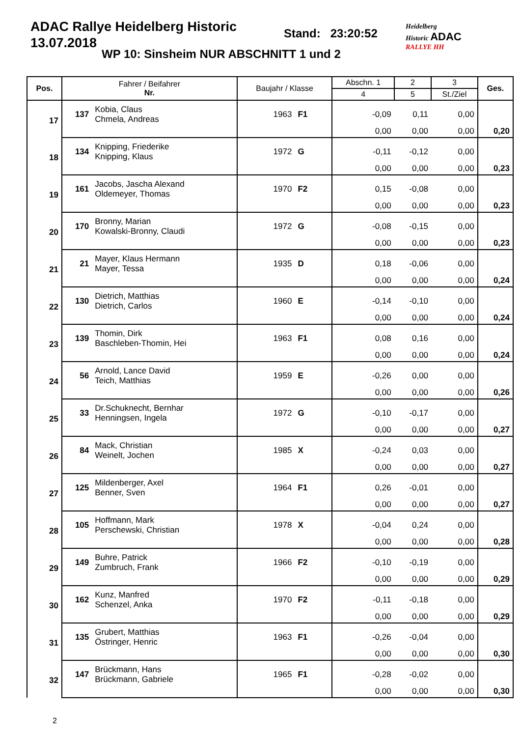ADAC Rallye Heidelberg Historic
13.07.2018
Stand: 23:20:52
WP 10: Sinsheim NUR ABSCHNITT 1 und 2
Heidelberg
Historic ADAC
RALLYE HH
| Pos. | Fahrer / Beifahrer Nr. | | Baujahr / Klasse | | Abschn. 1 | 2 | 3 | Ges. |
| --- | --- | --- | --- | --- | --- | --- | --- | --- |
| | | | | | 4 | 5 | St./Ziel | |
| 17 | 137 | Kobia, Claus Chmela, Andreas | 1963 | F1 | -0,09 | 0,11 | 0,00 | |
| | | | | | 0,00 | 0,00 | 0,00 | 0,20 |
| 18 | 134 | Knipping, Friederike Knipping, Klaus | 1972 | G | -0,11 | -0,12 | 0,00 | |
| | | | | | 0,00 | 0,00 | 0,00 | 0,23 |
| 19 | 161 | Jacobs, Jascha Alexand Oldemeyer, Thomas | 1970 | F2 | 0,15 | -0,08 | 0,00 | |
| | | | | | 0,00 | 0,00 | 0,00 | 0,23 |
| 20 | 170 | Bronny, Marian Kowalski-Bronny, Claudi | 1972 | G | -0,08 | -0,15 | 0,00 | |
| | | | | | 0,00 | 0,00 | 0,00 | 0,23 |
| 21 | 21 | Mayer, Klaus Hermann Mayer, Tessa | 1935 | D | 0,18 | -0,06 | 0,00 | |
| | | | | | 0,00 | 0,00 | 0,00 | 0,24 |
| 22 | 130 | Dietrich, Matthias Dietrich, Carlos | 1960 | E | -0,14 | -0,10 | 0,00 | |
| | | | | | 0,00 | 0,00 | 0,00 | 0,24 |
| 23 | 139 | Thomin, Dirk Baschleben-Thomin, Hei | 1963 | F1 | 0,08 | 0,16 | 0,00 | |
| | | | | | 0,00 | 0,00 | 0,00 | 0,24 |
| 24 | 56 | Arnold, Lance David Teich, Matthias | 1959 | E | -0,26 | 0,00 | 0,00 | |
| | | | | | 0,00 | 0,00 | 0,00 | 0,26 |
| 25 | 33 | Dr.Schuknecht, Bernhar Henningsen, Ingela | 1972 | G | -0,10 | -0,17 | 0,00 | |
| | | | | | 0,00 | 0,00 | 0,00 | 0,27 |
| 26 | 84 | Mack, Christian Weinelt, Jochen | 1985 | X | -0,24 | 0,03 | 0,00 | |
| | | | | | 0,00 | 0,00 | 0,00 | 0,27 |
| 27 | 125 | Mildenberger, Axel Benner, Sven | 1964 | F1 | 0,26 | -0,01 | 0,00 | |
| | | | | | 0,00 | 0,00 | 0,00 | 0,27 |
| 28 | 105 | Hoffmann, Mark Perschewski, Christian | 1978 | X | -0,04 | 0,24 | 0,00 | |
| | | | | | 0,00 | 0,00 | 0,00 | 0,28 |
| 29 | 149 | Buhre, Patrick Zumbruch, Frank | 1966 | F2 | -0,10 | -0,19 | 0,00 | |
| | | | | | 0,00 | 0,00 | 0,00 | 0,29 |
| 30 | 162 | Kunz, Manfred Schenzel, Anka | 1970 | F2 | -0,11 | -0,18 | 0,00 | |
| | | | | | 0,00 | 0,00 | 0,00 | 0,29 |
| 31 | 135 | Grubert, Matthias Östringer, Henric | 1963 | F1 | -0,26 | -0,04 | 0,00 | |
| | | | | | 0,00 | 0,00 | 0,00 | 0,30 |
| 32 | 147 | Brückmann, Hans Brückmann, Gabriele | 1965 | F1 | -0,28 | -0,02 | 0,00 | |
| | | | | | 0,00 | 0,00 | 0,00 | 0,30 |
2